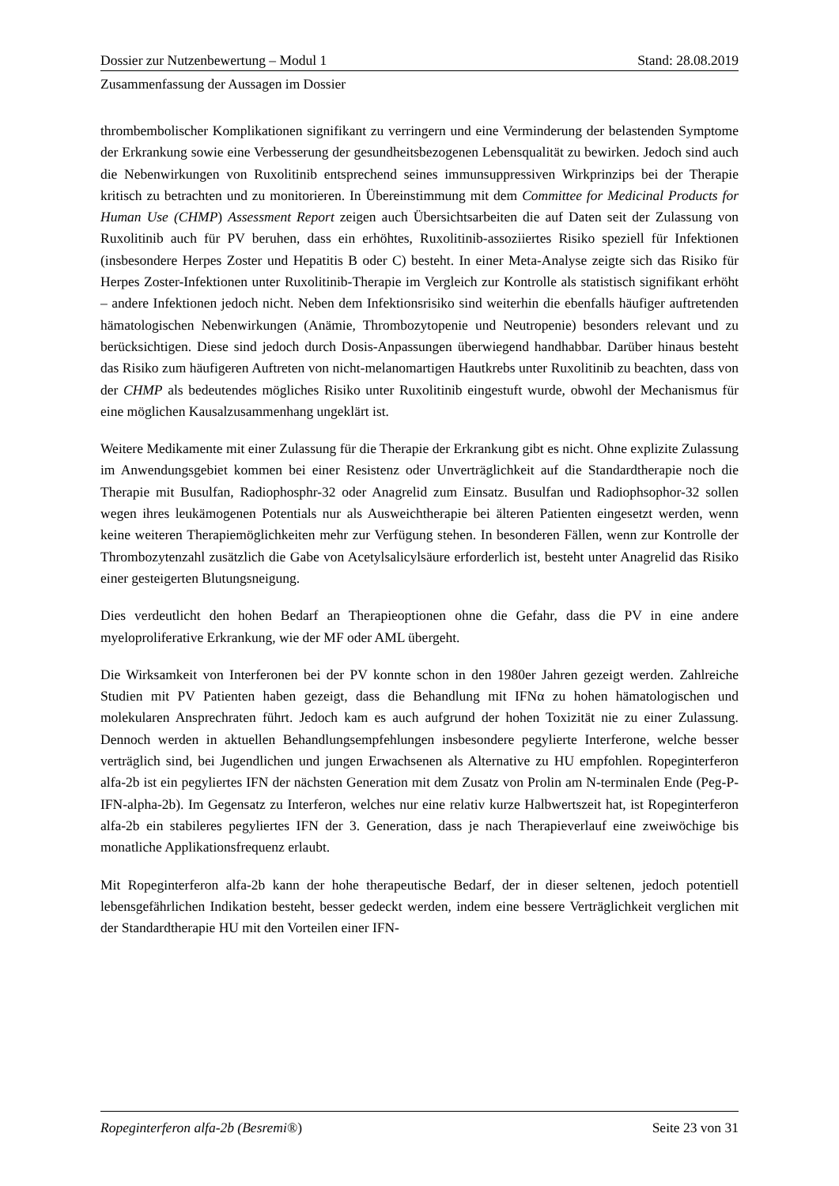Dossier zur Nutzenbewertung – Modul 1 Stand: 28.08.2019
Zusammenfassung der Aussagen im Dossier
thrombembolischer Komplikationen signifikant zu verringern und eine Verminderung der belastenden Symptome der Erkrankung sowie eine Verbesserung der gesundheitsbezogenen Lebensqualität zu bewirken. Jedoch sind auch die Nebenwirkungen von Ruxolitinib entsprechend seines immunsuppressiven Wirkprinzips bei der Therapie kritisch zu betrachten und zu monitorieren. In Übereinstimmung mit dem Committee for Medicinal Products for Human Use (CHMP) Assessment Report zeigen auch Übersichtsarbeiten die auf Daten seit der Zulassung von Ruxolitinib auch für PV beruhen, dass ein erhöhtes, Ruxolitinib-assoziiertes Risiko speziell für Infektionen (insbesondere Herpes Zoster und Hepatitis B oder C) besteht. In einer Meta-Analyse zeigte sich das Risiko für Herpes Zoster-Infektionen unter Ruxolitinib-Therapie im Vergleich zur Kontrolle als statistisch signifikant erhöht – andere Infektionen jedoch nicht. Neben dem Infektionsrisiko sind weiterhin die ebenfalls häufiger auftretenden hämatologischen Nebenwirkungen (Anämie, Thrombozytopenie und Neutropenie) besonders relevant und zu berücksichtigen. Diese sind jedoch durch Dosis-Anpassungen überwiegend handhabbar. Darüber hinaus besteht das Risiko zum häufigeren Auftreten von nicht-melanomartigen Hautkrebs unter Ruxolitinib zu beachten, dass von der CHMP als bedeutendes mögliches Risiko unter Ruxolitinib eingestuft wurde, obwohl der Mechanismus für eine möglichen Kausalzusammenhang ungeklärt ist.
Weitere Medikamente mit einer Zulassung für die Therapie der Erkrankung gibt es nicht. Ohne explizite Zulassung im Anwendungsgebiet kommen bei einer Resistenz oder Unverträglichkeit auf die Standardtherapie noch die Therapie mit Busulfan, Radiophosphr-32 oder Anagrelid zum Einsatz. Busulfan und Radiophsophor-32 sollen wegen ihres leukämogenen Potentials nur als Ausweichtherapie bei älteren Patienten eingesetzt werden, wenn keine weiteren Therapiemöglichkeiten mehr zur Verfügung stehen. In besonderen Fällen, wenn zur Kontrolle der Thrombozytenzahl zusätzlich die Gabe von Acetylsalicylsäure erforderlich ist, besteht unter Anagrelid das Risiko einer gesteigerten Blutungsneigung.
Dies verdeutlicht den hohen Bedarf an Therapieoptionen ohne die Gefahr, dass die PV in eine andere myeloproliferative Erkrankung, wie der MF oder AML übergeht.
Die Wirksamkeit von Interferonen bei der PV konnte schon in den 1980er Jahren gezeigt werden. Zahlreiche Studien mit PV Patienten haben gezeigt, dass die Behandlung mit IFNα zu hohen hämatologischen und molekularen Ansprechraten führt. Jedoch kam es auch aufgrund der hohen Toxizität nie zu einer Zulassung. Dennoch werden in aktuellen Behandlungsempfehlungen insbesondere pegylierte Interferone, welche besser verträglich sind, bei Jugendlichen und jungen Erwachsenen als Alternative zu HU empfohlen. Ropeginterferon alfa-2b ist ein pegyliertes IFN der nächsten Generation mit dem Zusatz von Prolin am N-terminalen Ende (Peg-P-IFN-alpha-2b). Im Gegensatz zu Interferon, welches nur eine relativ kurze Halbwertszeit hat, ist Ropeginterferon alfa-2b ein stabileres pegyliertes IFN der 3. Generation, dass je nach Therapieverlauf eine zweiwöchige bis monatliche Applikationsfrequenz erlaubt.
Mit Ropeginterferon alfa-2b kann der hohe therapeutische Bedarf, der in dieser seltenen, jedoch potentiell lebensgefährlichen Indikation besteht, besser gedeckt werden, indem eine bessere Verträglichkeit verglichen mit der Standardtherapie HU mit den Vorteilen einer IFN-
Ropeginterferon alfa-2b (Besremi®) Seite 23 von 31